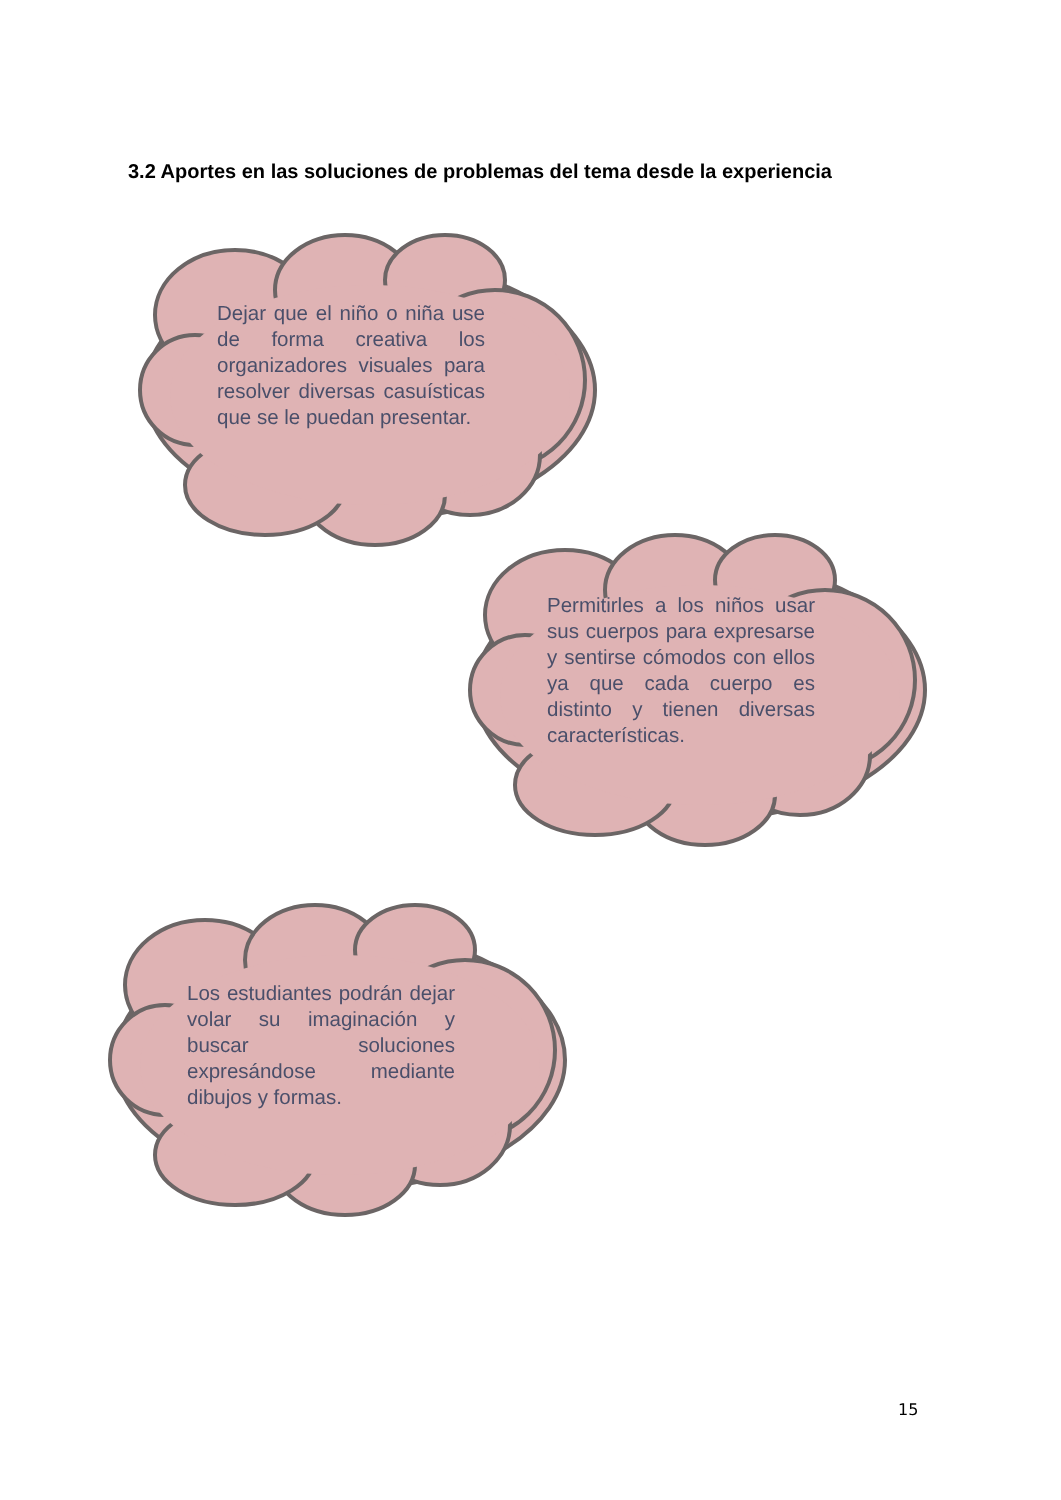3.2 Aportes en las soluciones de problemas del tema desde la experiencia
Dejar que el niño o niña use de forma creativa los organizadores visuales para resolver diversas casuísticas que se le puedan presentar.
Permitirles a los niños usar sus cuerpos para expresarse y sentirse cómodos con ellos ya que cada cuerpo es distinto y tienen diversas características.
Los estudiantes podrán dejar volar su imaginación y buscar soluciones expresándose mediante dibujos y formas.
15